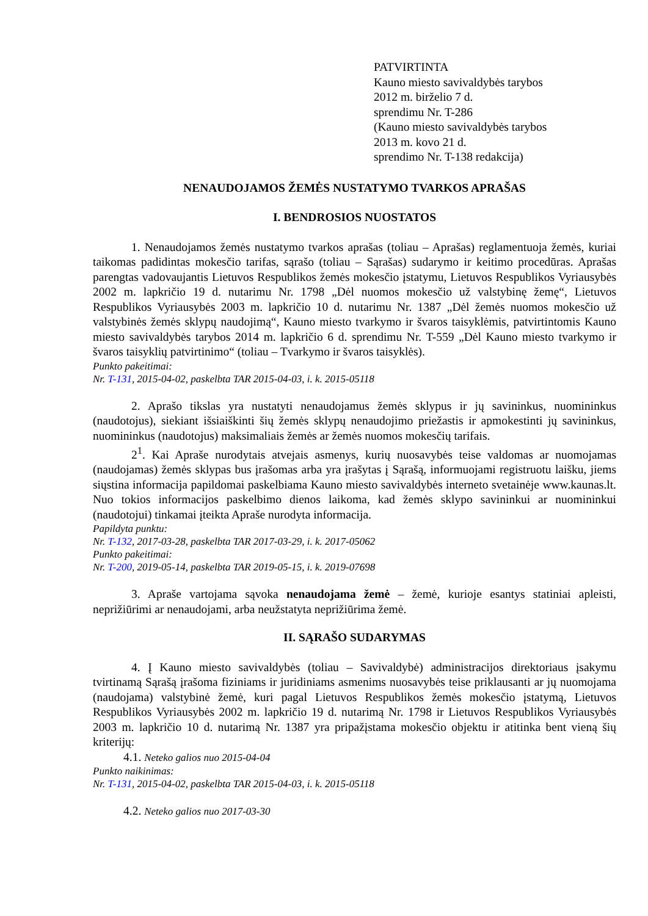PATVIRTINTA
Kauno miesto savivaldybės tarybos
2012 m. birželio 7 d.
sprendimu Nr. T-286
(Kauno miesto savivaldybės tarybos
2013 m. kovo 21 d.
sprendimo Nr. T-138 redakcija)
NENAUDOJAMOS ŽEMĖS NUSTATYMO TVARKOS APRAŠAS
I. BENDROSIOS NUOSTATOS
1. Nenaudojamos žemės nustatymo tvarkos aprašas (toliau – Aprašas) reglamentuoja žemės, kuriai taikomas padidintas mokesčio tarifas, sąrašo (toliau – Sąrašas) sudarymo ir keitimo procedūras. Aprašas parengtas vadovaujantis Lietuvos Respublikos žemės mokesčio įstatymu, Lietuvos Respublikos Vyriausybės 2002 m. lapkričio 19 d. nutarimu Nr. 1798 „Dėl nuomos mokesčio už valstybinę žemę“, Lietuvos Respublikos Vyriausybės 2003 m. lapkričio 10 d. nutarimu Nr. 1387 „Dėl žemės nuomos mokesčio už valstybinės žemės sklypų naudojimą“, Kauno miesto tvarkymo ir švaros taisyklėmis, patvirtintomis Kauno miesto savivaldybės tarybos 2014 m. lapkričio 6 d. sprendimu Nr. T-559 „Dėl Kauno miesto tvarkymo ir švaros taisyklių patvirtinimo“ (toliau – Tvarkymo ir švaros taisyklės).
Punkto pakeitimai:
Nr. T-131, 2015-04-02, paskelbta TAR 2015-04-03, i. k. 2015-05118
2. Aprašo tikslas yra nustatyti nenaudojamus žemės sklypus ir jų savininkus, nuomininkus (naudotojus), siekiant išsiaiškinti šių žemės sklypų nenaudojimo priežastis ir apmokestinti jų savininkus, nuomininkus (naudotojus) maksimaliais žemės ar žemės nuomos mokesčių tarifais.
2<sup>1</sup>. Kai Apraše nurodytais atvejais asmenys, kurių nuosavybės teise valdomas ar nuomojamas (naudojamas) žemės sklypas bus įrašomas arba yra įrašytas į Sąrašą, informuojami registruotu laišku, jiems siųstina informacija papildomai paskelbiama Kauno miesto savivaldybės interneto svetainėje www.kaunas.lt. Nuo tokios informacijos paskelbimo dienos laikoma, kad žemės sklypo savininkui ar nuomininkui (naudotojui) tinkamai įteikta Apraše nurodyta informacija.
Papildyta punktu:
Nr. T-132, 2017-03-28, paskelbta TAR 2017-03-29, i. k. 2017-05062
Punkto pakeitimai:
Nr. T-200, 2019-05-14, paskelbta TAR 2019-05-15, i. k. 2019-07698
3. Apraše vartojama sąvoka nenaudojama žemė – žemė, kurioje esantys statiniai apleisti, neprižiūrimi ar nenaudojami, arba neužstatyta neprižiūrima žemė.
II. SĄRAŠO SUDARYMAS
4. Į Kauno miesto savivaldybės (toliau – Savivaldybė) administracijos direktoriaus įsakymu tvirtinamą Sąrašą įrašoma fiziniams ir juridiniams asmenims nuosavybės teise priklausanti ar jų nuomojama (naudojama) valstybinė žemė, kuri pagal Lietuvos Respublikos žemės mokesčio įstatymą, Lietuvos Respublikos Vyriausybės 2002 m. lapkričio 19 d. nutarimą Nr. 1798 ir Lietuvos Respublikos Vyriausybės 2003 m. lapkričio 10 d. nutarimą Nr. 1387 yra pripažįstama mokesčio objektu ir atitinka bent vieną šių kriterijų:
4.1. Neteko galios nuo 2015-04-04
Punkto naikinimas:
Nr. T-131, 2015-04-02, paskelbta TAR 2015-04-03, i. k. 2015-05118
4.2. Neteko galios nuo 2017-03-30